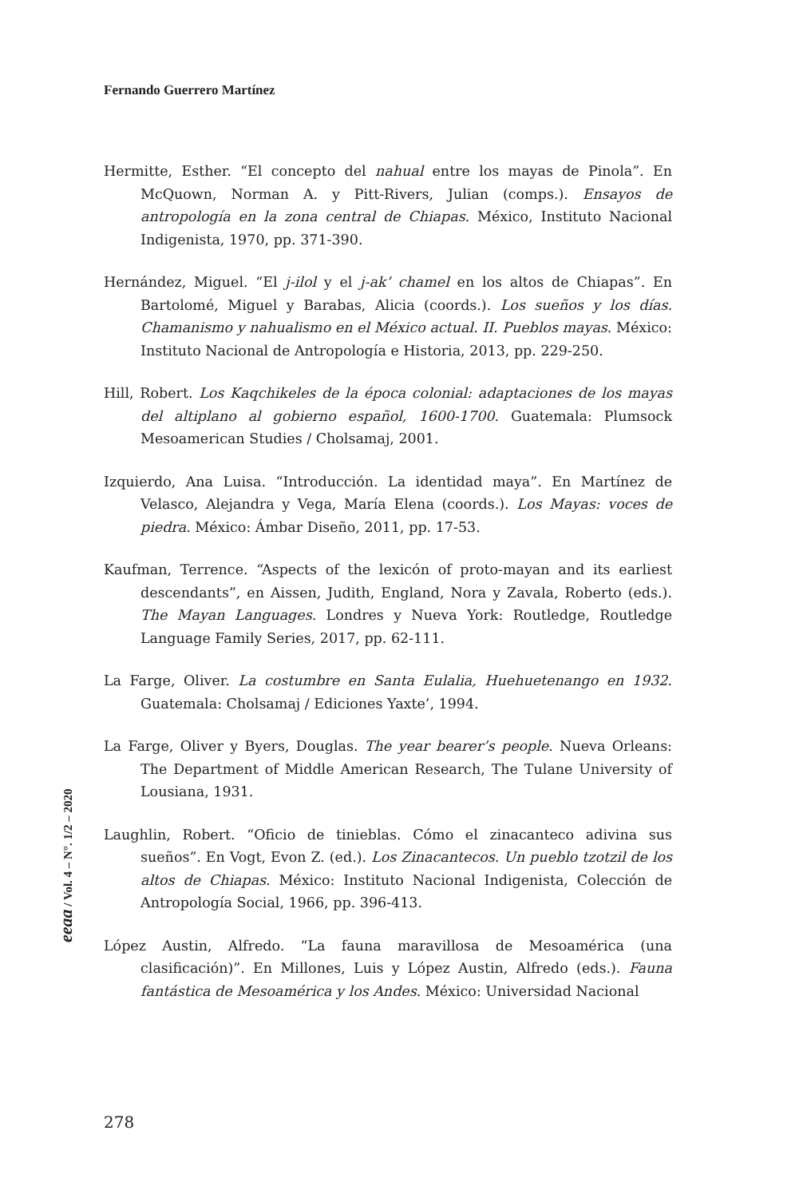Fernando Guerrero Martínez
Hermitte, Esther. “El concepto del nahual entre los mayas de Pinola”. En McQuown, Norman A. y Pitt-Rivers, Julian (comps.). Ensayos de antropología en la zona central de Chiapas. México, Instituto Nacional Indigenista, 1970, pp. 371-390.
Hernández, Miguel. “El j-ilol y el j-ak’ chamel en los altos de Chiapas”. En Bartolomé, Miguel y Barabas, Alicia (coords.). Los sueños y los días. Chamanismo y nahualismo en el México actual. II. Pueblos mayas. México: Instituto Nacional de Antropología e Historia, 2013, pp. 229-250.
Hill, Robert. Los Kaqchikeles de la época colonial: adaptaciones de los mayas del altiplano al gobierno español, 1600-1700. Guatemala: Plumsock Mesoamerican Studies / Cholsamaj, 2001.
Izquierdo, Ana Luisa. “Introducción. La identidad maya”. En Martínez de Velasco, Alejandra y Vega, María Elena (coords.). Los Mayas: voces de piedra. México: Ámbar Diseño, 2011, pp. 17-53.
Kaufman, Terrence. “Aspects of the lexicón of proto-mayan and its earliest descendants”, en Aissen, Judith, England, Nora y Zavala, Roberto (eds.). The Mayan Languages. Londres y Nueva York: Routledge, Routledge Language Family Series, 2017, pp. 62-111.
La Farge, Oliver. La costumbre en Santa Eulalia, Huehuetenango en 1932. Guatemala: Cholsamaj / Ediciones Yaxte’, 1994.
La Farge, Oliver y Byers, Douglas. The year bearer’s people. Nueva Orleans: The Department of Middle American Research, The Tulane University of Lousiana, 1931.
Laughlin, Robert. “Oficio de tinieblas. Cómo el zinacanteco adivina sus sueños”. En Vogt, Evon Z. (ed.). Los Zinacantecos. Un pueblo tzotzil de los altos de Chiapas. México: Instituto Nacional Indigenista, Colección de Antropología Social, 1966, pp. 396-413.
López Austin, Alfredo. “La fauna maravillosa de Mesoamérica (una clasificación)”. En Millones, Luis y López Austin, Alfredo (eds.). Fauna fantástica de Mesoamérica y los Andes. México: Universidad Nacional
eeaa / Vol. 4 – N°. 1/2 – 2020
278